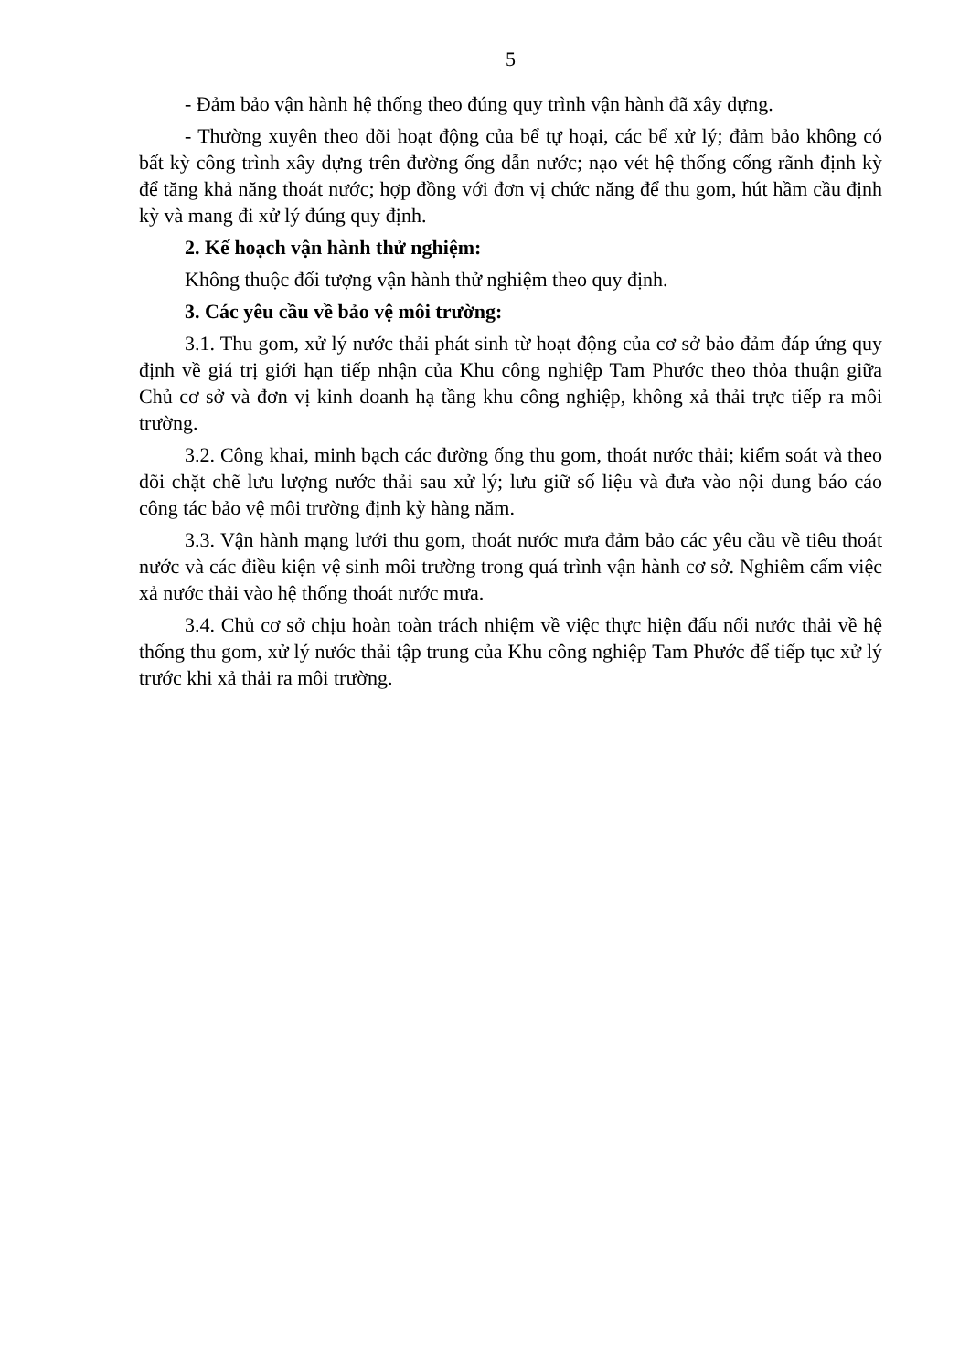5
- Đảm bảo vận hành hệ thống theo đúng quy trình vận hành đã xây dựng.
- Thường xuyên theo dõi hoạt động của bể tự hoại, các bể xử lý; đảm bảo không có bất kỳ công trình xây dựng trên đường ống dẫn nước; nạo vét hệ thống cống rãnh định kỳ để tăng khả năng thoát nước; hợp đồng với đơn vị chức năng để thu gom, hút hầm cầu định kỳ và mang đi xử lý đúng quy định.
2. Kế hoạch vận hành thử nghiệm:
Không thuộc đối tượng vận hành thử nghiệm theo quy định.
3. Các yêu cầu về bảo vệ môi trường:
3.1. Thu gom, xử lý nước thải phát sinh từ hoạt động của cơ sở bảo đảm đáp ứng quy định về giá trị giới hạn tiếp nhận của Khu công nghiệp Tam Phước theo thỏa thuận giữa Chủ cơ sở và đơn vị kinh doanh hạ tầng khu công nghiệp, không xả thải trực tiếp ra môi trường.
3.2. Công khai, minh bạch các đường ống thu gom, thoát nước thải; kiểm soát và theo dõi chặt chẽ lưu lượng nước thải sau xử lý; lưu giữ số liệu và đưa vào nội dung báo cáo công tác bảo vệ môi trường định kỳ hàng năm.
3.3. Vận hành mạng lưới thu gom, thoát nước mưa đảm bảo các yêu cầu về tiêu thoát nước và các điều kiện vệ sinh môi trường trong quá trình vận hành cơ sở. Nghiêm cấm việc xả nước thải vào hệ thống thoát nước mưa.
3.4. Chủ cơ sở chịu hoàn toàn trách nhiệm về việc thực hiện đấu nối nước thải về hệ thống thu gom, xử lý nước thải tập trung của Khu công nghiệp Tam Phước để tiếp tục xử lý trước khi xả thải ra môi trường.